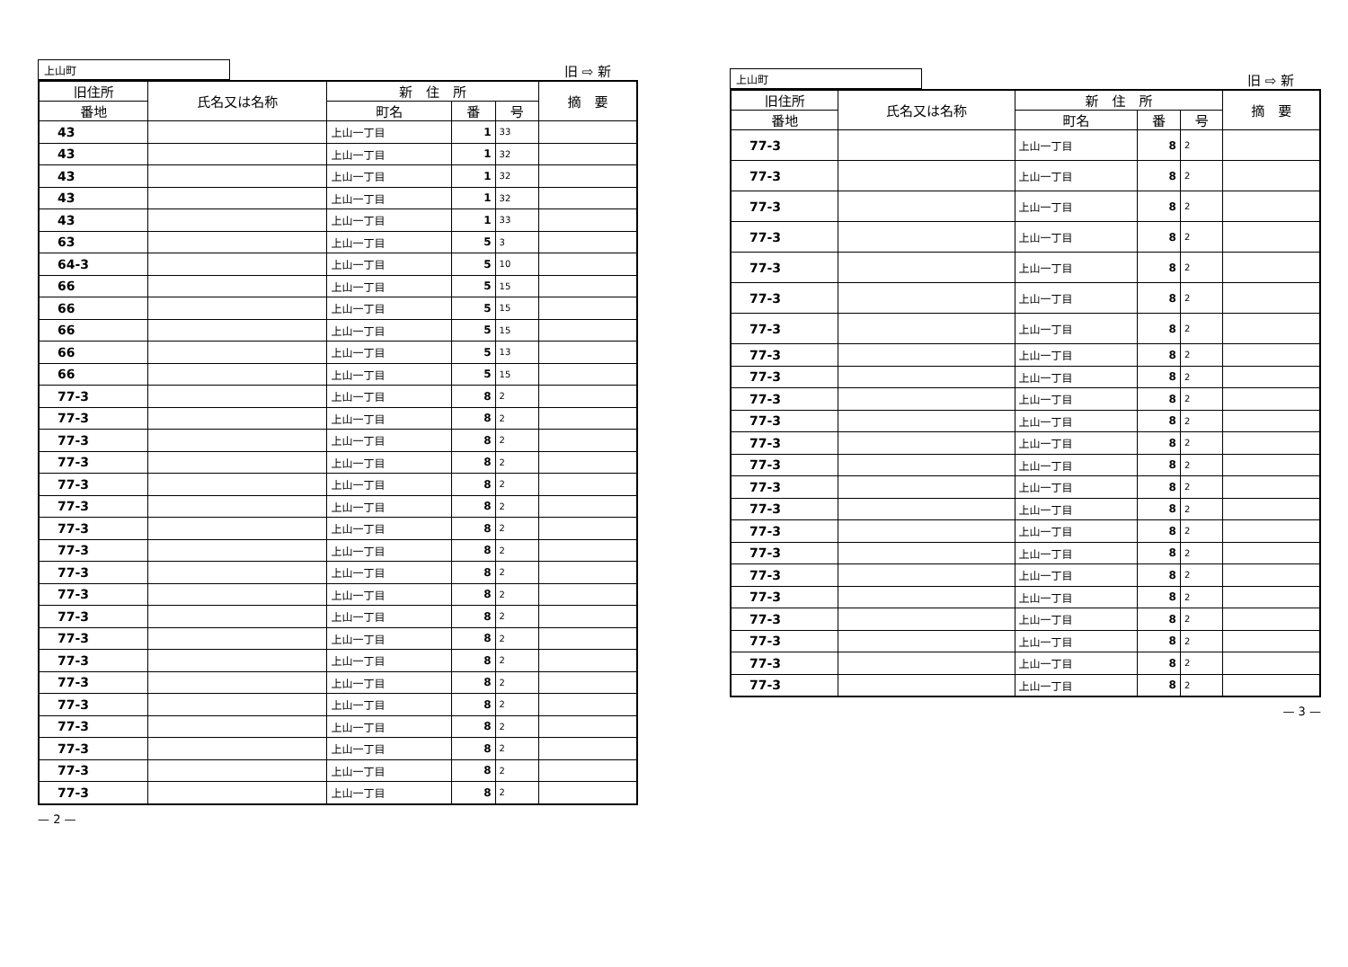上山町
旧 ⇨ 新
| 旧住所 | 氏名又は名称 | 新 住 所 | | | 摘 要 |
| --- | --- | --- | --- | --- | --- |
| 番地 | | 町名 | 番 | 号 | |
| 43 | | 上山一丁目 | 1 | 33 | |
| 43 | | 上山一丁目 | 1 | 32 | |
| 43 | | 上山一丁目 | 1 | 32 | |
| 43 | | 上山一丁目 | 1 | 32 | |
| 43 | | 上山一丁目 | 1 | 33 | |
| 63 | | 上山一丁目 | 5 | 3 | |
| 64-3 | | 上山一丁目 | 5 | 10 | |
| 66 | | 上山一丁目 | 5 | 15 | |
| 66 | | 上山一丁目 | 5 | 15 | |
| 66 | | 上山一丁目 | 5 | 15 | |
| 66 | | 上山一丁目 | 5 | 13 | |
| 66 | | 上山一丁目 | 5 | 15 | |
| 77-3 | | 上山一丁目 | 8 | 2 | |
| 77-3 | | 上山一丁目 | 8 | 2 | |
| 77-3 | | 上山一丁目 | 8 | 2 | |
| 77-3 | | 上山一丁目 | 8 | 2 | |
| 77-3 | | 上山一丁目 | 8 | 2 | |
| 77-3 | | 上山一丁目 | 8 | 2 | |
| 77-3 | | 上山一丁目 | 8 | 2 | |
| 77-3 | | 上山一丁目 | 8 | 2 | |
| 77-3 | | 上山一丁目 | 8 | 2 | |
| 77-3 | | 上山一丁目 | 8 | 2 | |
| 77-3 | | 上山一丁目 | 8 | 2 | |
| 77-3 | | 上山一丁目 | 8 | 2 | |
| 77-3 | | 上山一丁目 | 8 | 2 | |
| 77-3 | | 上山一丁目 | 8 | 2 | |
| 77-3 | | 上山一丁目 | 8 | 2 | |
| 77-3 | | 上山一丁目 | 8 | 2 | |
| 77-3 | | 上山一丁目 | 8 | 2 | |
| 77-3 | | 上山一丁目 | 8 | 2 | |
| 77-3 | | 上山一丁目 | 8 | 2 | |
— 2 —
上山町
旧 ⇨ 新
| 旧住所 | 氏名又は名称 | 新 住 所 | | | 摘 要 |
| --- | --- | --- | --- | --- | --- |
| 番地 | | 町名 | 番 | 号 | |
| 77-3 | | 上山一丁目 | 8 | 2 | |
| 77-3 | | 上山一丁目 | 8 | 2 | |
| 77-3 | | 上山一丁目 | 8 | 2 | |
| 77-3 | | 上山一丁目 | 8 | 2 | |
| 77-3 | | 上山一丁目 | 8 | 2 | |
| 77-3 | | 上山一丁目 | 8 | 2 | |
| 77-3 | | 上山一丁目 | 8 | 2 | |
| 77-3 | | 上山一丁目 | 8 | 2 | |
| 77-3 | | 上山一丁目 | 8 | 2 | |
| 77-3 | | 上山一丁目 | 8 | 2 | |
| 77-3 | | 上山一丁目 | 8 | 2 | |
| 77-3 | | 上山一丁目 | 8 | 2 | |
| 77-3 | | 上山一丁目 | 8 | 2 | |
| 77-3 | | 上山一丁目 | 8 | 2 | |
| 77-3 | | 上山一丁目 | 8 | 2 | |
| 77-3 | | 上山一丁目 | 8 | 2 | |
| 77-3 | | 上山一丁目 | 8 | 2 | |
| 77-3 | | 上山一丁目 | 8 | 2 | |
| 77-3 | | 上山一丁目 | 8 | 2 | |
| 77-3 | | 上山一丁目 | 8 | 2 | |
| 77-3 | | 上山一丁目 | 8 | 2 | |
| 77-3 | | 上山一丁目 | 8 | 2 | |
| 77-3 | | 上山一丁目 | 8 | 2 | |
— 3 —